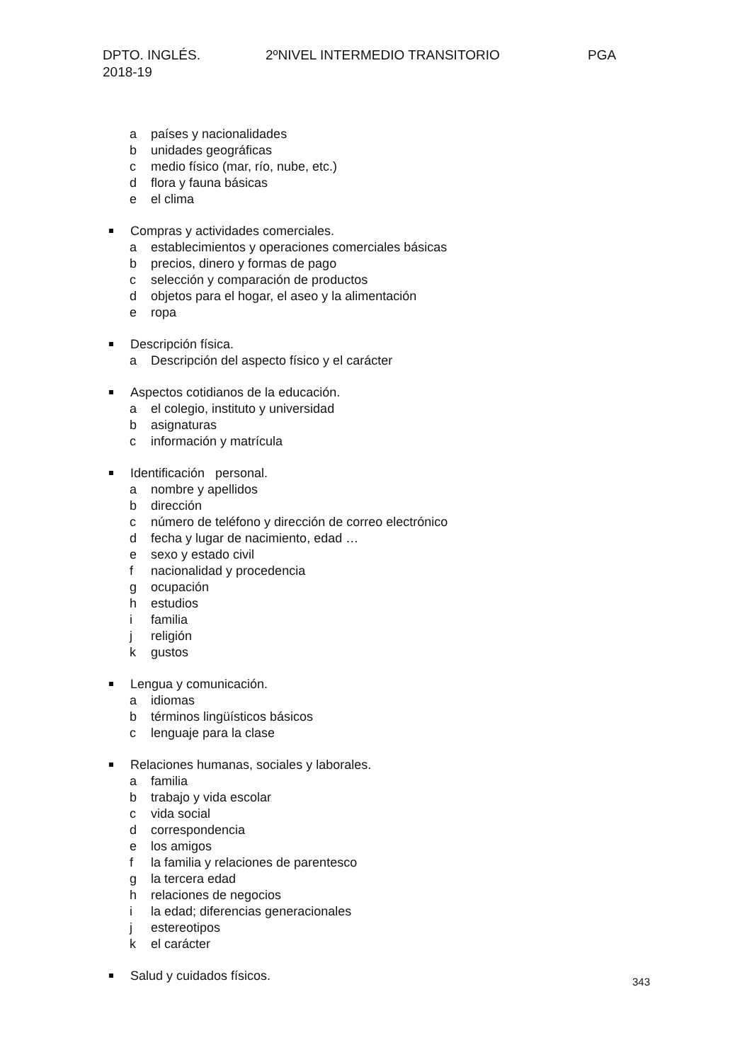DPTO. INGLÉS. 2ºNIVEL INTERMEDIO TRANSITORIO PGA
2018-19
a países y nacionalidades
b unidades geográficas
c medio físico (mar, río, nube, etc.)
d flora y fauna básicas
e el clima
Compras y actividades comerciales.
a establecimientos y operaciones comerciales básicas
b precios, dinero y formas de pago
c selección y comparación de productos
d objetos para el hogar, el aseo y la alimentación
e ropa
Descripción física.
a Descripción del aspecto físico y el carácter
Aspectos cotidianos de la educación.
a el colegio, instituto y universidad
b asignaturas
c información y matrícula
Identificación personal.
a nombre y apellidos
b dirección
c número de teléfono y dirección de correo electrónico
d fecha y lugar de nacimiento, edad …
e sexo y estado civil
f nacionalidad y procedencia
g ocupación
h estudios
i familia
j religión
k gustos
Lengua y comunicación.
a idiomas
b términos lingüísticos básicos
c lenguaje para la clase
Relaciones humanas, sociales y laborales.
a familia
b trabajo y vida escolar
c vida social
d correspondencia
e los amigos
f la familia y relaciones de parentesco
g la tercera edad
h relaciones de negocios
i la edad; diferencias generacionales
j estereotipos
k el carácter
Salud y cuidados físicos.
343